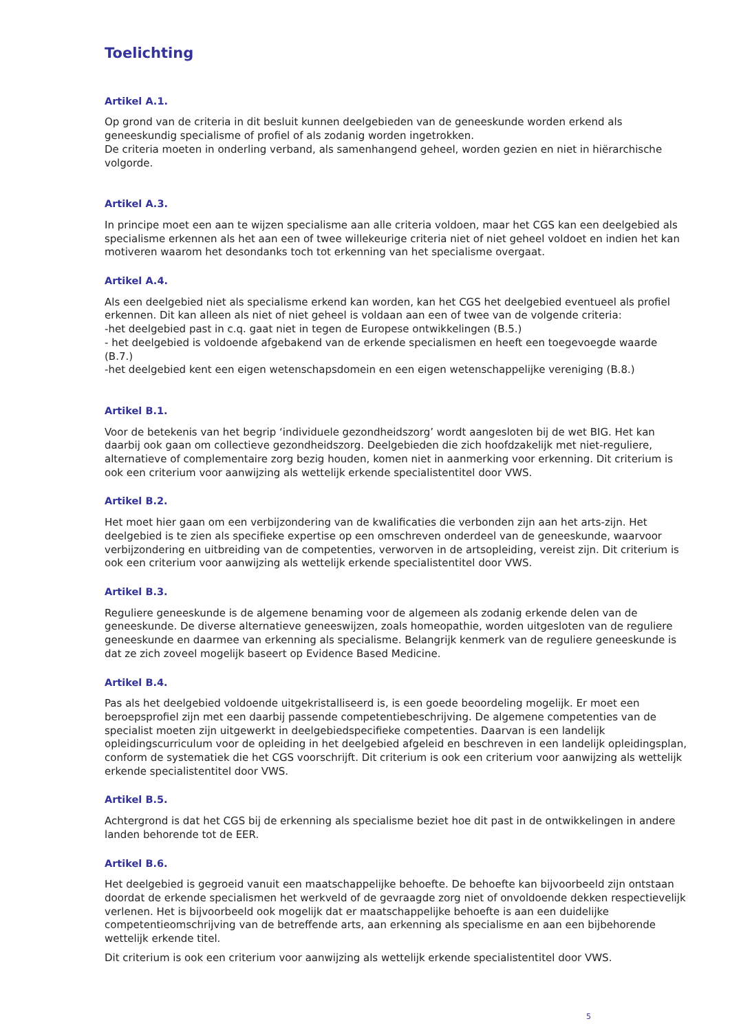Toelichting
Artikel A.1.
Op grond van de criteria in dit besluit kunnen deelgebieden van de geneeskunde worden erkend als geneeskundig specialisme of profiel of als zodanig worden ingetrokken.
De criteria moeten in onderling verband, als samenhangend geheel, worden gezien en niet in hiërarchische volgorde.
Artikel A.3.
In principe moet een aan te wijzen specialisme aan alle criteria voldoen, maar het CGS kan een deelgebied als specialisme erkennen als het aan een of twee willekeurige criteria niet of niet geheel voldoet en indien het kan motiveren waarom het desondanks toch tot erkenning van het specialisme overgaat.
Artikel A.4.
Als een deelgebied niet als specialisme erkend kan worden, kan het CGS het deelgebied eventueel als profiel erkennen. Dit kan alleen als niet of niet geheel is voldaan aan een of twee van de volgende criteria:
-het deelgebied past in c.q. gaat niet in tegen de Europese ontwikkelingen (B.5.)
- het deelgebied is voldoende afgebakend van de erkende specialismen en heeft een toegevoegde waarde (B.7.)
-het deelgebied kent een eigen wetenschapsdomein en een eigen wetenschappelijke vereniging (B.8.)
Artikel B.1.
Voor de betekenis van het begrip ‘individuele gezondheidszorg’ wordt aangesloten bij de wet BIG. Het kan daarbij ook gaan om collectieve gezondheidszorg. Deelgebieden die zich hoofdzakelijk met niet-reguliere, alternatieve of complementaire zorg bezig houden, komen niet in aanmerking voor erkenning. Dit criterium is ook een criterium voor aanwijzing als wettelijk erkende specialistentitel door VWS.
Artikel B.2.
Het moet hier gaan om een verbijzondering van de kwalificaties die verbonden zijn aan het arts-zijn. Het deelgebied is te zien als specifieke expertise op een omschreven onderdeel van de geneeskunde, waarvoor verbijzondering en uitbreiding van de competenties, verworven in de artsopleiding, vereist zijn. Dit criterium is ook een criterium voor aanwijzing als wettelijk erkende specialistentitel door VWS.
Artikel B.3.
Reguliere geneeskunde is de algemene benaming voor de algemeen als zodanig erkende delen van de geneeskunde. De diverse alternatieve geneeswijzen, zoals homeopathie, worden uitgesloten van de reguliere geneeskunde en daarmee van erkenning als specialisme. Belangrijk kenmerk van de reguliere geneeskunde is dat ze zich zoveel mogelijk baseert op Evidence Based Medicine.
Artikel B.4.
Pas als het deelgebied voldoende uitgekristalliseerd is, is een goede beoordeling mogelijk. Er moet een beroepsprofiel zijn met een daarbij passende competentiebeschrijving. De algemene competenties van de specialist moeten zijn uitgewerkt in deelgebiedspecifieke competenties. Daarvan is een landelijk opleidingscurriculum voor de opleiding in het deelgebied afgeleid en beschreven in een landelijk opleidingsplan, conform de systematiek die het CGS voorschrijft. Dit criterium is ook een criterium voor aanwijzing als wettelijk erkende specialistentitel door VWS.
Artikel B.5.
Achtergrond is dat het CGS bij de erkenning als specialisme beziet hoe dit past in de ontwikkelingen in andere landen behorende tot de EER.
Artikel B.6.
Het deelgebied is gegroeid vanuit een maatschappelijke behoefte. De behoefte kan bijvoorbeeld zijn ontstaan doordat de erkende specialismen het werkveld of de gevraagde zorg niet of onvoldoende dekken respectievelijk verlenen. Het is bijvoorbeeld ook mogelijk dat er maatschappelijke behoefte is aan een duidelijke competentieomschrijving van de betreffende arts, aan erkenning als specialisme en aan een bijbehorende wettelijk erkende titel.
Dit criterium is ook een criterium voor aanwijzing als wettelijk erkende specialistentitel door VWS.
5